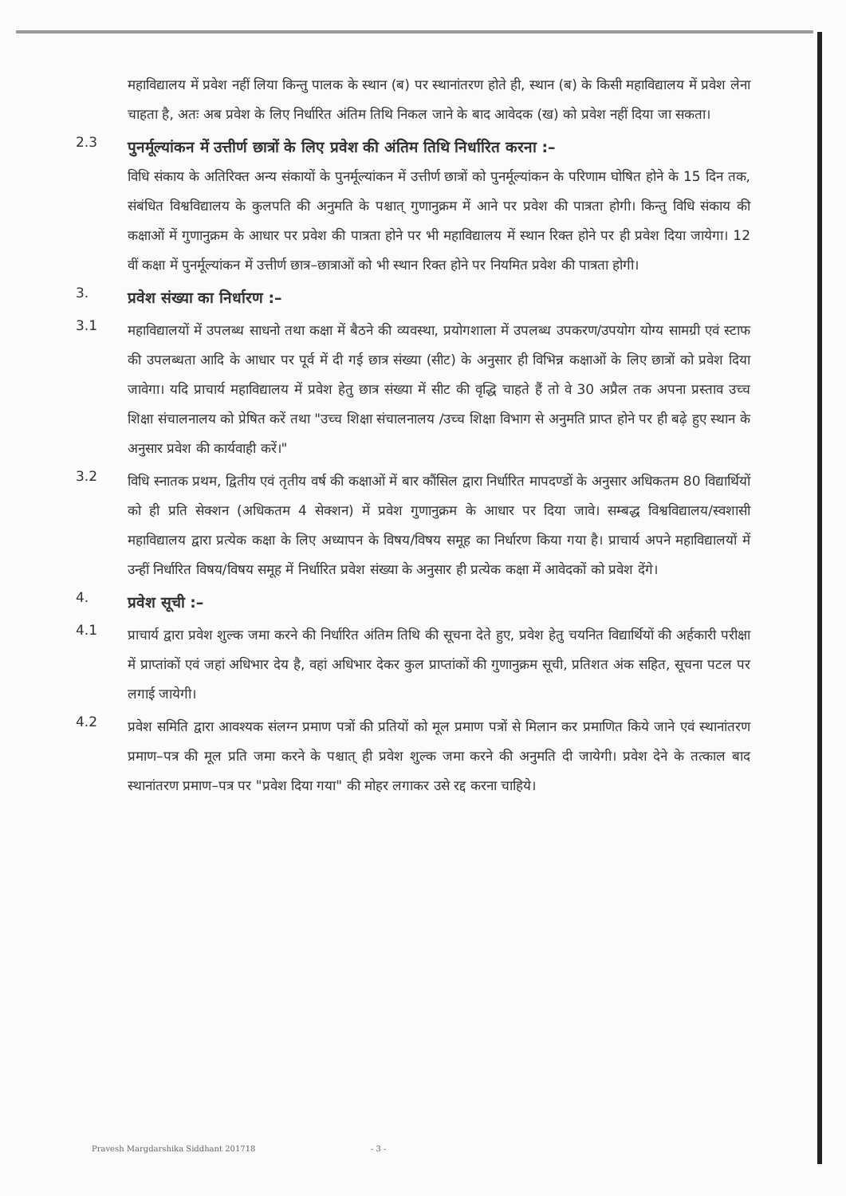महाविद्यालय में प्रवेश नहीं लिया किन्तु पालक के स्थान (ब) पर स्थानांतरण होते ही, स्थान (ब) के किसी महाविद्यालय में प्रवेश लेना चाहता है, अतः अब प्रवेश के लिए निर्धारित अंतिम तिथि निकल जाने के बाद आवेदक (ख) को प्रवेश नहीं दिया जा सकता।
2.3
पुनर्मूल्यांकन में उत्तीर्ण छात्रों के लिए प्रवेश की अंतिम तिथि निर्धारित करना :–
विधि संकाय के अतिरिक्त अन्य संकायों के पुनर्मूल्यांकन में उत्तीर्ण छात्रों को पुनर्मूल्यांकन के परिणाम घोषित होने के 15 दिन तक, संबंधित विश्वविद्यालय के कुलपति की अनुमति के पश्चात् गुणानुक्रम में आने पर प्रवेश की पात्रता होगी। किन्तु विधि संकाय की कक्षाओं में गुणानुक्रम के आधार पर प्रवेश की पात्रता होने पर भी महाविद्यालय में स्थान रिक्त होने पर ही प्रवेश दिया जायेगा। 12 वीं कक्षा में पुनर्मूल्यांकन में उत्तीर्ण छात्र–छात्राओं को भी स्थान रिक्त होने पर नियमित प्रवेश की पात्रता होगी।
3.
प्रवेश संख्या का निर्धारण :–
3.1
महाविद्यालयों में उपलब्ध साधनो तथा कक्षा में बैठने की व्यवस्था, प्रयोगशाला में उपलब्ध उपकरण/उपयोग योग्य सामग्री एवं स्टाफ की उपलब्धता आदि के आधार पर पूर्व में दी गई छात्र संख्या (सीट) के अनुसार ही विभिन्न कक्षाओं के लिए छात्रों को प्रवेश दिया जावेगा। यदि प्राचार्य महाविद्यालय में प्रवेश हेतु छात्र संख्या में सीट की वृद्धि चाहते हैं तो वे 30 अप्रैल तक अपना प्रस्ताव उच्च शिक्षा संचालनालय को प्रेषित करें तथा "उच्च शिक्षा संचालनालय /उच्च शिक्षा विभाग से अनुमति प्राप्त होने पर ही बढ़े हुए स्थान के अनुसार प्रवेश की कार्यवाही करें।"
3.2
विधि स्नातक प्रथम, द्वितीय एवं तृतीय वर्ष की कक्षाओं में बार कौंसिल द्वारा निर्धारित मापदण्डों के अनुसार अधिकतम 80 विद्यार्थियों को ही प्रति सेक्शन (अधिकतम 4 सेक्शन) में प्रवेश गुणानुक्रम के आधार पर दिया जावे। सम्बद्ध विश्वविद्यालय/स्वशासी महाविद्यालय द्वारा प्रत्येक कक्षा के लिए अध्यापन के विषय/विषय समूह का निर्धारण किया गया है। प्राचार्य अपने महाविद्यालयों में उन्हीं निर्धारित विषय/विषय समूह में निर्धारित प्रवेश संख्या के अनुसार ही प्रत्येक कक्षा में आवेदकों को प्रवेश देंगे।
4.
प्रवेश सूची :–
4.1
प्राचार्य द्वारा प्रवेश शुल्क जमा करने की निर्धारित अंतिम तिथि की सूचना देते हुए, प्रवेश हेतु चयनित विद्यार्थियों की अर्हकारी परीक्षा में प्राप्तांकों एवं जहां अधिभार देय है, वहां अधिभार देकर कुल प्राप्तांकों की गुणानुक्रम सूची, प्रतिशत अंक सहित, सूचना पटल पर लगाई जायेगी।
4.2
प्रवेश समिति द्वारा आवश्यक संलग्न प्रमाण पत्रों की प्रतियों को मूल प्रमाण पत्रों से मिलान कर प्रमाणित किये जाने एवं स्थानांतरण प्रमाण–पत्र की मूल प्रति जमा करने के पश्चात् ही प्रवेश शुल्क जमा करने की अनुमति दी जायेगी। प्रवेश देने के तत्काल बाद स्थानांतरण प्रमाण–पत्र पर "प्रवेश दिया गया" की मोहर लगाकर उसे रद्द करना चाहिये।
Pravesh Margdarshika Siddhant 201718 - 3 -